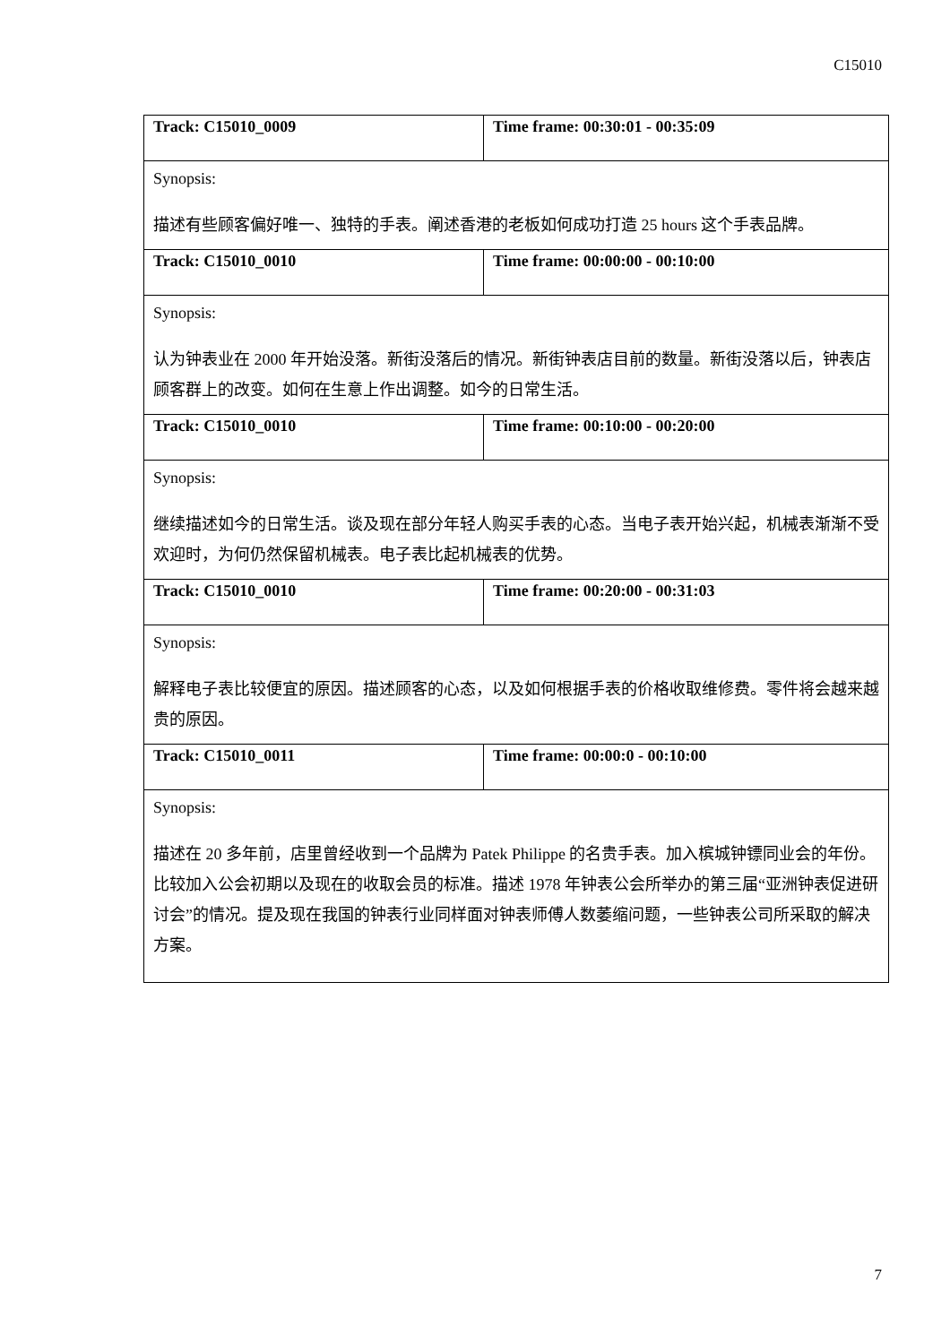C15010
| Track: C15010_0009 | Time frame: 00:30:01 - 00:35:09 |
| Synopsis: 描述有些顾客偏好唯一、独特的手表。阐述香港的老板如何成功打造 25 hours 这个手表品牌。 | |
| Track: C15010_0010 | Time frame: 00:00:00 - 00:10:00 |
| Synopsis: 认为钟表业在 2000 年开始没落。新街没落后的情况。新街钟表店目前的数量。新街没落以后，钟表店顾客群上的改变。如何在生意上作出调整。如今的日常生活。 | |
| Track: C15010_0010 | Time frame: 00:10:00 - 00:20:00 |
| Synopsis: 继续描述如今的日常生活。谈及现在部分年轻人购买手表的心态。当电子表开始兴起，机械表渐渐不受欢迎时，为何仍然保留机械表。电子表比起机械表的优势。 | |
| Track: C15010_0010 | Time frame: 00:20:00 - 00:31:03 |
| Synopsis: 解释电子表比较便宜的原因。描述顾客的心态，以及如何根据手表的价格收取维修费。零件将会越来越贵的原因。 | |
| Track: C15010_0011 | Time frame: 00:00:0 - 00:10:00 |
| Synopsis: 描述在 20 多年前，店里曾经收到一个品牌为 Patek Philippe 的名贵手表。加入槟城钟镖同业会的年份。比较加入公会初期以及现在的收取会员的标准。描述 1978 年钟表公会所举办的第三届“亚洲钟表促进研讨会”的情况。提及现在我国的钟表行业同样面对钟表师傅人数萎缩问题，一些钟表公司所采取的解决方案。 | |
7